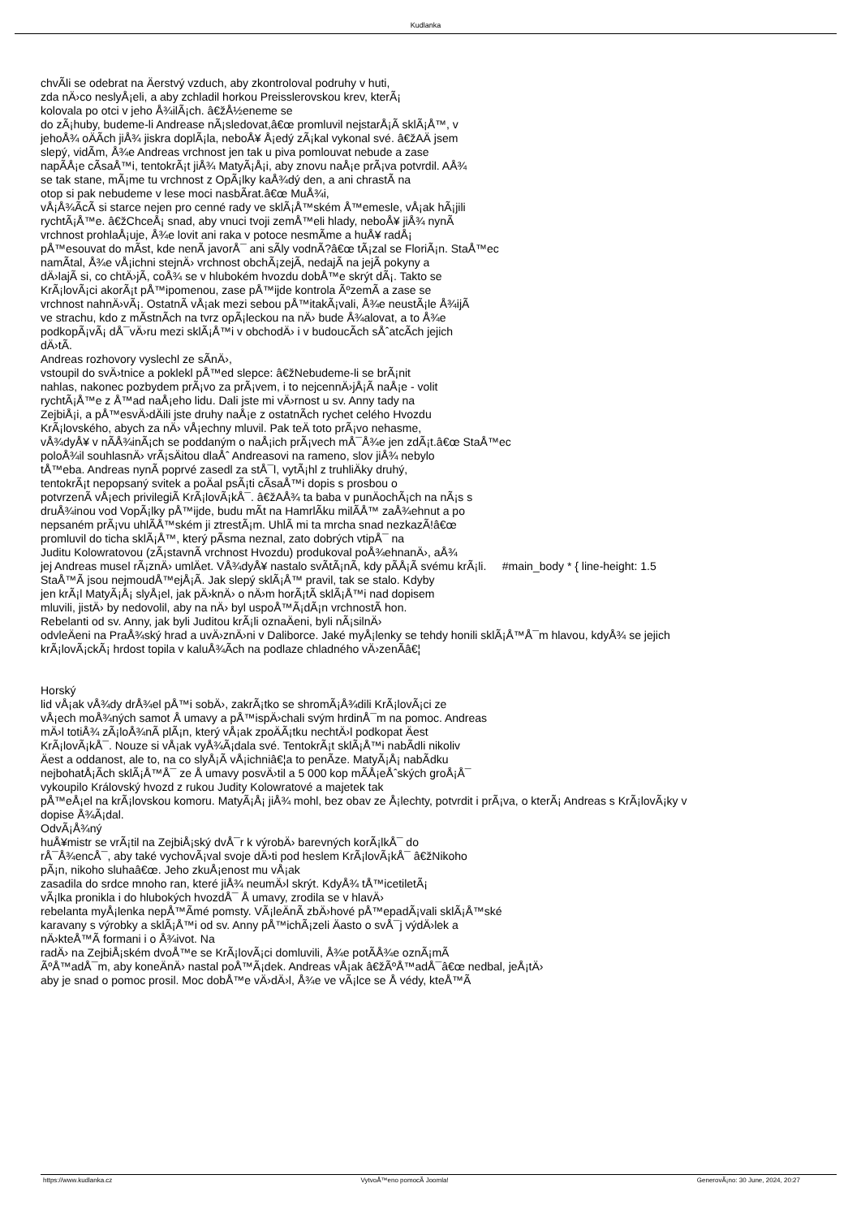Kudlanka
chvÃ­li se odebrat na Äerstvý vzduch, aby zkontroloval podruhy v huti,
zda nÄ›co neslyÅ¡eli, a aby zchladil horkou Preisslerovskou krev, kterÃ¡
kolovala po otci v jeho Å¾ilÃ¡ch. â€žÅ½eneme se
do zÃ¡huby, budeme-li Andrease nÃ¡sledovat,â€œ promluvil nejstarÅ¡Ã­ sklÃ¡Å™, v
jehoÅ¾ oÄÃ­ch jiÅ¾ jiskra doplÃ¡la, neboÅ¥ Å¡edý zÃ¡kal vykonal své. â€žAÄ jsem
slepý, vidÃ­m, Å¾e Andreas vrchnost jen tak u piva pomlouvat nebude a zase
napÃ­Å¡e cÃ­saÅ™i, tentokrÃ¡t jiÅ¾ MatyÃ¡Å¡i, aby znovu naÅ¡e prÃ¡va potvrdil. AÅ¾
se tak stane, mÃ¡me tu vrchnost z OpÃ¡lky kaÅ¾dý den, a ani chrastÃ­ na
otop si pak nebudeme v lese moci nasbÃ­rat.â€œ MuÅ¾i,
vÅ¡Å¾Ã­cÃ­ si starce nejen pro cenné rady ve sklÃ¡Å™ském Å™emesle, vÅ¡ak hÃ¡jili
rychtÃ¡Å™e. â€žChceÅ¡ snad, aby vnuci tvoji zemÅ™eli hlady, neboÅ¥ jiÅ¾ nynÃ­
vrchnost prohlaÅ¡uje, Å¾e lovit ani raka v potoce nesmÃ­me a huÅ¥ radÅ¡
pÅ™esouvat do mÃ­st, kde nenÃ­ javorÅ¯ ani sÃ­ly vodnÃ­?â€œ tÃ¡zal se FloriÃ¡n. StaÅ™ec
namÃ­tal, Å¾e vÅ¡ichni stejnÄ› vrchnost obchÃ¡zejÃ­, nedajÃ­ na jejÃ­ pokyny a
dÄ›lajÃ­ si, co chtÄ›jÃ­, coÅ¾ se v hlubokém hvozdu dobÅ™e skrýt dÃ¡. Takto se
KrÃ¡lovÃ¡ci akorÃ¡t pÅ™ipomenou, zase pÅ™ijde kontrola ÃºzemÃ­ a zase se
vrchnost nahnÄ›vÃ¡. OstatnÃ­ vÅ¡ak mezi sebou pÅ™itakÃ¡vali, Å¾e neustÃ¡le Å¾ijÃ­
ve strachu, kdo z mÃ­stnÃ­ch na tvrz opÃ¡leckou na nÄ› bude Å¾alovat, a to Å¾e
podkopÃ¡vÃ¡ dÅ¯vÄ›ru mezi sklÃ¡Å™i v obchodÄ› i v budoucÃ­ch sÅˆatcÃ­ch jejich
dÄ›tÃ­.
Andreas rozhovory vyslechl ze sÃ­nÄ›,
vstoupil do svÄ›tnice a poklekl pÅ™ed slepce: â€žNebudeme-li se brÃ¡nit
nahlas, nakonec pozbydem prÃ¡vo za prÃ¡vem, i to nejcennÄ›jÅ¡Ã­ naÅ¡e - volit
rychtÃ¡Å™e z Å™ad naÅ¡eho lidu. Dali jste mi vÄ›rnost u sv. Anny tady na
ZejbiÅ¡i, a pÅ™esvÄ›dÄili jste druhy naÅ¡e z ostatnÃ­ch rychet celého Hvozdu
KrÃ¡lovského, abych za nÄ› vÅ¡echny mluvil. Pak teÄ toto prÃ¡vo nehasme,
vÅ¾dyÅ¥ v nÃ­Å¾inÃ¡ch se poddaným o naÅ¡ich prÃ¡vech mÅ¯Å¾e jen zdÃ¡t.â€œ StaÅ™ec
poloÅ¾il souhlasnÄ› vrÃ¡sÄitou dlaÅˆ Andreasovi na rameno, slov jiÅ¾ nebylo
tÅ™eba. Andreas nynÃ­ poprvé zasedl za stÅ¯l, vytÃ¡hl z truhliÄky druhý,
tentokrÃ¡t nepopsaný svitek a poÄal psÃ¡ti cÃ­saÅ™i dopis s prosbou o
potvrzenÃ­ vÅ¡ech privilegiÃ­ KrÃ¡lovÃ¡kÅ¯. â€žAÅ¾ ta baba v punÄochÃ¡ch na nÃ¡s s
druÅ¾inou vod VopÃ¡lky pÅ™ijde, budu mÃ­t na HamrlÃ­ku milÃ­Å™ zaÅ¾ehnut a po
nepsaném prÃ¡vu uhlÃ­Å™ském ji ztrestÃ¡m. UhlÃ­ mi ta mrcha snad nezkazÃ­!â€œ
promluvil do ticha sklÃ¡Å™, který pÃ­sma neznal, zato dobrých vtipÅ¯ na
Juditu Kolowratovou (zÃ¡stavnÃ­ vrchnost Hvozdu) produkoval poÅ¾ehnanÄ›, aÅ¾
jej Andreas musel rÃ¡znÄ› umlÄet. VÅ¾dyÅ¥ nastalo svÃ­tÃ¡nÃ­, kdy pÃ­Å¡Ã­ svému krÃ¡li. #main_body * { line-height: 1.5
StaÅ™Ã­ jsou nejmoudÅ™ejÅ¡Ã­. Jak slepý sklÃ¡Å™ pravil, tak se stalo. Kdyby
jen krÃ¡l MatyÃ¡Å¡ slyÅ¡el, jak pÄ›knÄ› o nÄ›m horÃ¡tÃ­ sklÃ¡Å™i nad dopisem
mluvili, jistÄ› by nedovolil, aby na nÄ› byl uspoÅ™Ã¡dÃ¡n vrchnostÃ­ hon.
Rebelanti od sv. Anny, jak byli Juditou krÃ¡li oznaÄeni, byli nÃ¡silnÄ›
odvleÄeni na PraÅ¾ský hrad a uvÄ›znÄ›ni v Daliborce. Jaké myÅ¡lenky se tehdy honili sklÃ¡Å™Å¯m hlavou, kdyÅ¾ se jejich
krÃ¡lovÃ¡ckÃ¡ hrdost topila v kaluÅ¾Ã­ch na podlaze chladného vÄ›zenÃ­â€¦
Horský
lid vÅ¡ak vÅ¾dy drÅ¾el pÅ™i sobÄ›, zakrÃ¡tko se shromÃ¡Å¾dili KrÃ¡lovÃ¡ci ze
vÅ¡ech moÅ¾ných samot Å umavy a pÅ™ispÄ›chali svým hrdinÅ¯m na pomoc. Andreas
mÄ›l totiÅ¾ zÃ¡loÅ¾nÃ­ plÃ¡n, který vÅ¡ak zpoÄÃ¡tku nechtÄ›l podkopat Äest
KrÃ¡lovÃ¡kÅ¯. Nouze si vÅ¡ak vyÅ¾Ã¡dala své. TentokrÃ¡t sklÃ¡Å™i nabÃ­dli nikoliv
Äest a oddanost, ale to, na co slyÅ¡Ã­ vÅ¡ichniâ€¦a to penÃ­ze. MatyÃ¡Å¡ nabÃ­dku
nejbohatÅ¡Ã­ch sklÃ¡Å™Å¯ ze Å umavy posvÄ›til a 5 000 kop mÃ­Å¡eÅˆských groÅ¡Å¯
vykoupilo Královský hvozd z rukou Judity Kolowratové a majetek tak
pÅ™eÅ¡el na krÃ¡lovskou komoru. MatyÃ¡Å¡ jiÅ¾ mohl, bez obav ze Å¡lechty, potvrdit i prÃ¡va, o kterÃ¡ Andreas s KrÃ¡lovÃ¡ky v
dopise Å¾Ã¡dal.
OdvÃ¡Å¾ný
huÅ¥mistr se vrÃ¡til na ZejbiÅ¡ský dvÅ¯r k výrobÄ› barevných korÃ¡lkÅ¯ do
rÅ¯Å¾encÅ¯, aby také vychovÃ¡val svoje dÄ›ti pod heslem KrÃ¡lovÃ¡kÅ¯ â€žNikoho
pÃ¡n, nikoho sluhaâ€œ. Jeho zkuÅ¡enost mu vÅ¡ak
zasadila do srdce mnoho ran, které jiÅ¾ neumÄ›l skrýt. KdyÅ¾ tÅ™icetiletÃ¡
vÃ¡lka pronikla i do hlubokých hvozdÅ¯ Å umavy, zrodila se v hlavÄ›
rebelanta myÅ¡lenka nepÅ™Ã­mé pomsty. VÃ¡leÄnÃ­ zbÄ›hové pÅ™epadÃ¡vali sklÃ¡Å™ské
karavany s výrobky a sklÃ¡Å™i od sv. Anny pÅ™ichÃ¡zeli Äasto o svÅ¯j výdÄ›lek a
nÄ›kteÅ™Ã­ formani i o Å¾ivot. Na
radÄ› na ZejbiÅ¡ském dvoÅ™e se KrÃ¡lovÃ¡ci domluvili, Å¾e potÃ­Å¾e oznÃ¡mÃ­
ÃºÅ™adÅ¯m, aby koneÄnÄ› nastal poÅ™Ã¡dek. Andreas vÅ¡ak â€žÃºÅ™adÅ¯â€œ nedbal, jeÅ¡tÄ›
aby je snad o pomoc prosil. Moc dobÅ™e vÄ›dÄ›l, Å¾e ve vÃ¡lce se Å védy, kteÅ™Ã­
https://www.kudlanka.cz VytvoÅ™eno pomocÃ­ Joomla! GenerovÃ¡no: 30 June, 2024, 20:27